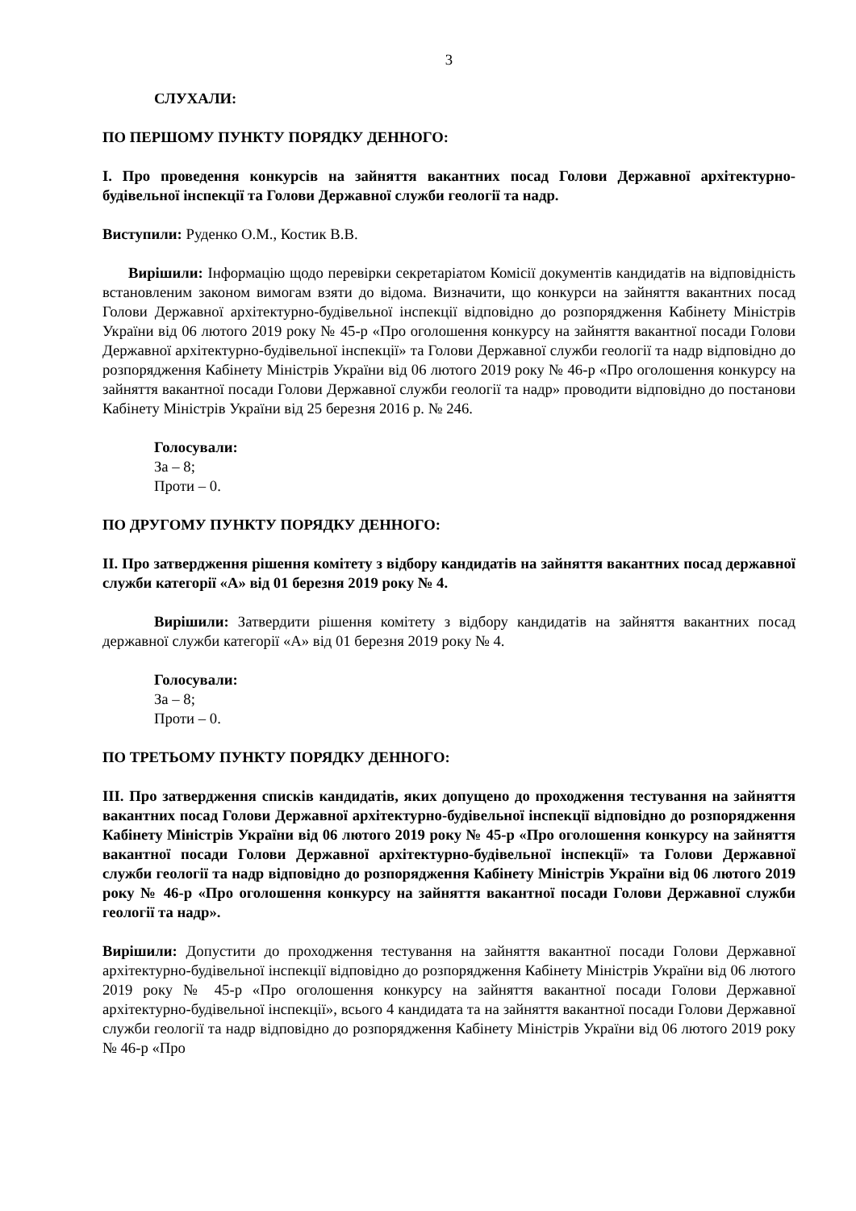3
СЛУХАЛИ:
ПО ПЕРШОМУ ПУНКТУ ПОРЯДКУ ДЕННОГО:
I. Про проведення конкурсів на зайняття вакантних посад Голови Державної архітектурно-будівельної інспекції та Голови Державної служби геології та надр.
Виступили: Руденко О.М., Костик В.В.
Вирішили: Інформацію щодо перевірки секретаріатом Комісії документів кандидатів на відповідність встановленим законом вимогам взяти до відома. Визначити, що конкурси на зайняття вакантних посад Голови Державної архітектурно-будівельної інспекції відповідно до розпорядження Кабінету Міністрів України від 06 лютого 2019 року № 45-р «Про оголошення конкурсу на зайняття вакантної посади Голови Державної архітектурно-будівельної інспекції» та Голови Державної служби геології та надр відповідно до розпорядження Кабінету Міністрів України від 06 лютого 2019 року № 46-р «Про оголошення конкурсу на зайняття вакантної посади Голови Державної служби геології та надр» проводити відповідно до постанови Кабінету Міністрів України від 25 березня 2016 р. № 246.
Голосували:
За – 8;
Проти – 0.
ПО ДРУГОМУ ПУНКТУ ПОРЯДКУ ДЕННОГО:
II. Про затвердження рішення комітету з відбору кандидатів на зайняття вакантних посад державної служби категорії «А» від 01 березня 2019 року № 4.
Вирішили: Затвердити рішення комітету з відбору кандидатів на зайняття вакантних посад державної служби категорії «А» від 01 березня 2019 року № 4.
Голосували:
За – 8;
Проти – 0.
ПО ТРЕТЬОМУ ПУНКТУ ПОРЯДКУ ДЕННОГО:
III. Про затвердження списків кандидатів, яких допущено до проходження тестування на зайняття вакантних посад Голови Державної архітектурно-будівельної інспекції відповідно до розпорядження Кабінету Міністрів України від 06 лютого 2019 року № 45-р «Про оголошення конкурсу на зайняття вакантної посади Голови Державної архітектурно-будівельної інспекції» та Голови Державної служби геології та надр відповідно до розпорядження Кабінету Міністрів України від 06 лютого 2019 року № 46-р «Про оголошення конкурсу на зайняття вакантної посади Голови Державної служби геології та надр».
Вирішили: Допустити до проходження тестування на зайняття вакантної посади Голови Державної архітектурно-будівельної інспекції відповідно до розпорядження Кабінету Міністрів України від 06 лютого 2019 року № 45-р «Про оголошення конкурсу на зайняття вакантної посади Голови Державної архітектурно-будівельної інспекції», всього 4 кандидата та на зайняття вакантної посади Голови Державної служби геології та надр відповідно до розпорядження Кабінету Міністрів України від 06 лютого 2019 року № 46-р «Про